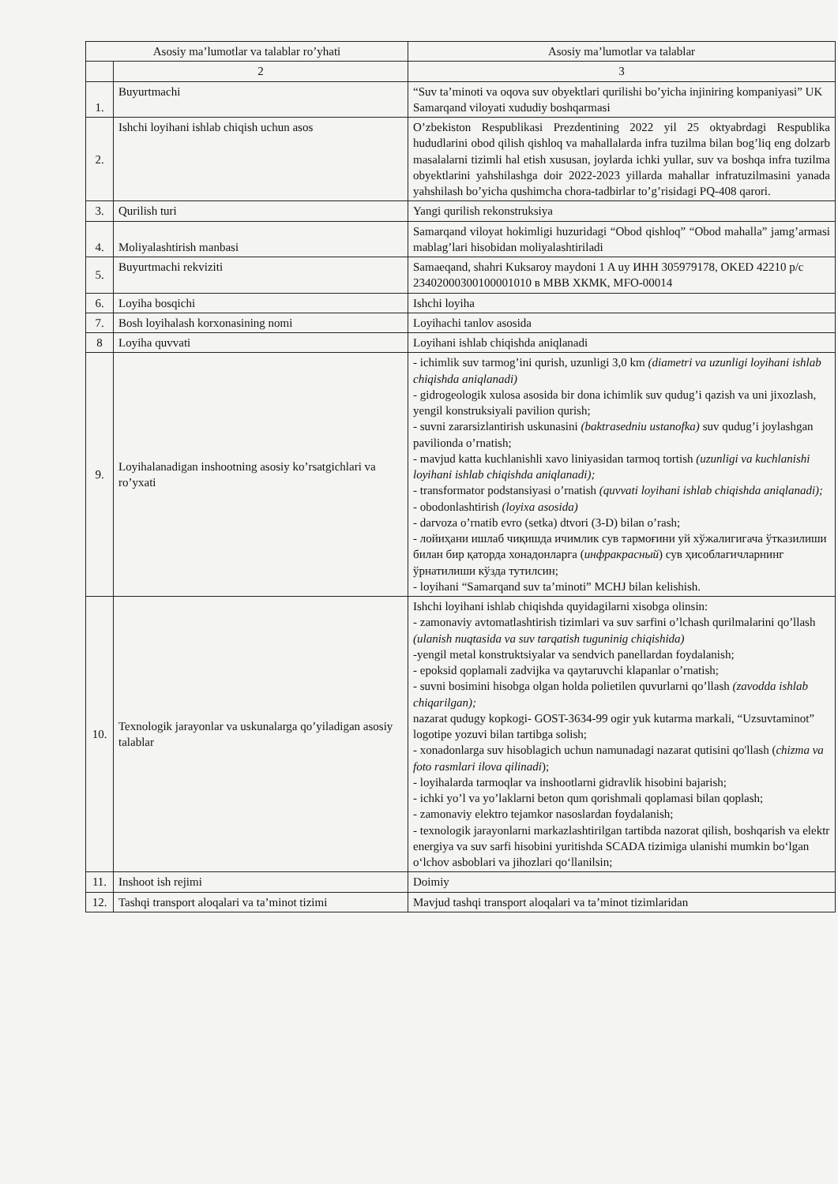| Asosiy ma’lumotlar va talablar ro’yhati | | Asosiy ma’lumotlar va talablar |
| --- | --- | --- |
| | 2 | 3 |
| 1. | Buyurtmachi | “Suv ta’minoti va oqova suv obyektlari qurilishi bo’yicha injiniring kompaniyasi” UK Samarqand viloyati xududiy boshqarmasi |
| 2. | Ishchi loyihani ishlab chiqish uchun asos | O’zbekiston Respublikasi Prezdentining 2022 yil 25 oktyabrdagi Respublika hududlarini obod qilish qishloq va mahallalarda infra tuzilma bilan bog’liq eng dolzarb masalalarni tizimli hal etish xususan, joylarda ichki yullar, suv va boshqa infra tuzilma obyektlarini yahshilashga doir 2022-2023 yillarda mahallar infratuzilmasini yanada yahshilash bo’yicha qushimcha chora-tadbirlar to’g’risidagi PQ-408 qarori. |
| 3. | Qurilish turi | Yangi qurilish rekonstruksiya |
| 4. | Moliyalashtirish manbasi | Samarqand viloyat hokimligi huzuridagi “Obod qishloq” “Obod mahalla” jamg’armasi mablag’lari hisobidan moliyalashtiriladi |
| 5. | Buyurtmachi rekviziti | Samaeqand, shahri Kuksaroy maydoni 1 A uy ИНН 305979178, OKED 42210 р/с 23402000300100001010 в МВВ ХКМК, MFO-00014 |
| 6. | Loyiha bosqichi | Ishchi loyiha |
| 7. | Bosh loyihalash korxonasining nomi | Loyihachi tanlov asosida |
| 8 | Loyiha quvvati | Loyihani ishlab chiqishda aniqlanadi |
| 9. | Loyihalanadigan inshootning asosiy ko’rsatgichlari va ro’yxati | - ichimlik suv tarmog’ini qurish, uzunligi 3,0 km (diametri va uzunligi loyihani ishlab chiqishda aniqlanadi) - gidrogeologik xulosa asosida bir dona ichimlik suv qudug’i qazish va uni jixozlash, yengil konstruksiyali pavilion qurish; - suvni zararsizlantirish uskunasini (baktrasedniu ustanofka) suv qudug’i joylashgan pavilionda o’rnatish; - mavjud katta kuchlanishli xavo liniyasidan tarmoq tortish (uzunligi va kuchlanishi loyihani ishlab chiqishda aniqlanadi); - transformator podstansiyasi o’rnatish (quvvati loyihani ishlab chiqishda aniqlanadi); - obodonlashtirish (loyixa asosida) - darvoza o’rnatib evro (setka) dtvori (3-D) bilan o’rash; - лойиҳани ишлаб чиқишда ичимлик сув тармоғини уй хўжалигигача ўтказилиши билан бир қаторда хонадонларга ( инфракрасный ) сув ҳисоблагичларнинг ўрнатилиши кўзда тутилсин; - loyihani “Samarqand suv ta’minoti” MCHJ bilan kelishish. |
| 10. | Texnologik jarayonlar va uskunalarga qo’yiladigan asosiy talablar | Ishchi loyihani ishlab chiqishda quyidagilarni xisobga olinsin: - zamonaviy avtomatlashtirish tizimlari va suv sarfini o’lchash qurilmalarini qo’llash (ulanish nuqtasida va suv tarqatish tuguninig chiqishida) -yengil metal konstruktsiyalar va sendvich panellardan foydalanish; - epoksid qoplamali zadvijka va qaytaruvchi klapanlar o’rnatish; - suvni bosimini hisobga olgan holda polietilen quvurlarni qo’llash (zavodda ishlab chiqarilgan); nazarat qudugy kopkogi- GOST-3634-99 ogir yuk kutarma markali, “Uzsuvtaminot” logotipe yozuvi bilan tartibga solish; - xonadonlarga suv hisoblagich uchun namunadagi nazarat qutisini qo'llash ( chizma va foto rasmlari ilova qilinadi ); - loyihalarda tarmoqlar va inshootlarni gidravlik hisobini bajarish; - ichki yo’l va yo’laklarni beton qum qorishmali qoplamasi bilan qoplash; - zamonaviy elektro tejamkor nasoslardan foydalanish; - texnologik jarayonlarni markazlashtirilgan tartibda nazorat qilish, boshqarish va elektr energiya va suv sarfi hisobini yuritishda SCADA tizimiga ulanishi mumkin bo‘lgan o‘lchov asboblari va jihozlari qo‘llanilsin; |
| 11. | Inshoot ish rejimi | Doimiy |
| 12. | Tashqi transport aloqalari va ta’minot tizimi | Mavjud tashqi transport aloqalari va ta’minot tizimlaridan |